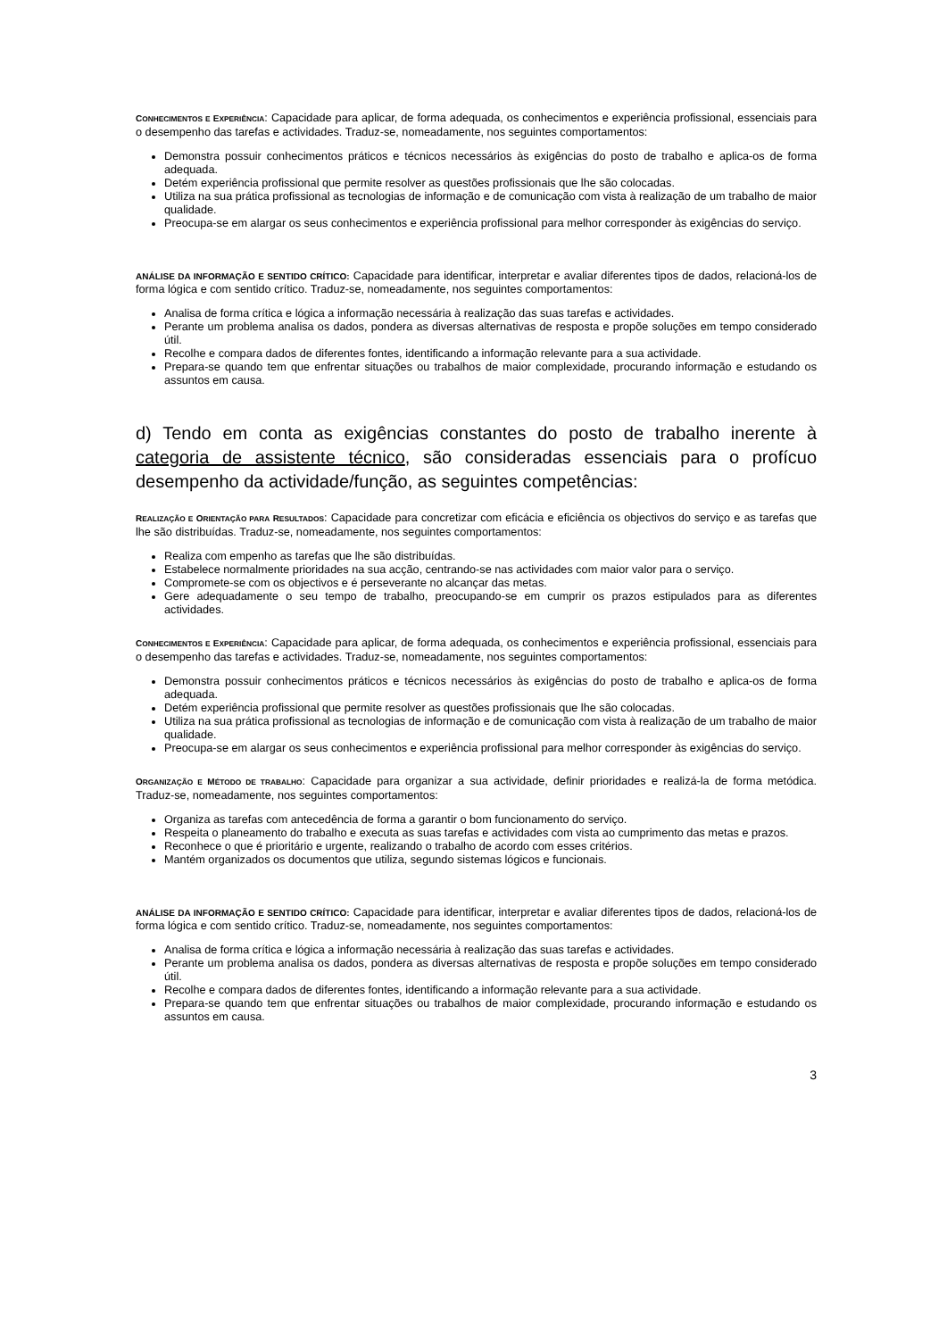CONHECIMENTOS E EXPERIÊNCIA: Capacidade para aplicar, de forma adequada, os conhecimentos e experiência profissional, essenciais para o desempenho das tarefas e actividades. Traduz-se, nomeadamente, nos seguintes comportamentos:
Demonstra possuir conhecimentos práticos e técnicos necessários às exigências do posto de trabalho e aplica-os de forma adequada.
Detém experiência profissional que permite resolver as questões profissionais que lhe são colocadas.
Utiliza na sua prática profissional as tecnologias de informação e de comunicação com vista à realização de um trabalho de maior qualidade.
Preocupa-se em alargar os seus conhecimentos e experiência profissional para melhor corresponder às exigências do serviço.
ANÁLISE DA INFORMAÇÃO E SENTIDO CRÍTICO: Capacidade para identificar, interpretar e avaliar diferentes tipos de dados, relacioná-los de forma lógica e com sentido crítico. Traduz-se, nomeadamente, nos seguintes comportamentos:
Analisa de forma crítica e lógica a informação necessária à realização das suas tarefas e actividades.
Perante um problema analisa os dados, pondera as diversas alternativas de resposta e propõe soluções em tempo considerado útil.
Recolhe e compara dados de diferentes fontes, identificando a informação relevante para a sua actividade.
Prepara-se quando tem que enfrentar situações ou trabalhos de maior complexidade, procurando informação e estudando os assuntos em causa.
d) Tendo em conta as exigências constantes do posto de trabalho inerente à categoria de assistente técnico, são consideradas essenciais para o profícuo desempenho da actividade/função, as seguintes competências:
REALIZAÇÃO E ORIENTAÇÃO PARA RESULTADOS: Capacidade para concretizar com eficácia e eficiência os objectivos do serviço e as tarefas que lhe são distribuídas. Traduz-se, nomeadamente, nos seguintes comportamentos:
Realiza com empenho as tarefas que lhe são distribuídas.
Estabelece normalmente prioridades na sua acção, centrando-se nas actividades com maior valor para o serviço.
Compromete-se com os objectivos e é perseverante no alcançar das metas.
Gere adequadamente o seu tempo de trabalho, preocupando-se em cumprir os prazos estipulados para as diferentes actividades.
CONHECIMENTOS E EXPERIÊNCIA: Capacidade para aplicar, de forma adequada, os conhecimentos e experiência profissional, essenciais para o desempenho das tarefas e actividades. Traduz-se, nomeadamente, nos seguintes comportamentos:
Demonstra possuir conhecimentos práticos e técnicos necessários às exigências do posto de trabalho e aplica-os de forma adequada.
Detém experiência profissional que permite resolver as questões profissionais que lhe são colocadas.
Utiliza na sua prática profissional as tecnologias de informação e de comunicação com vista à realização de um trabalho de maior qualidade.
Preocupa-se em alargar os seus conhecimentos e experiência profissional para melhor corresponder às exigências do serviço.
ORGANIZAÇÃO E MÉTODO DE TRABALHO: Capacidade para organizar a sua actividade, definir prioridades e realizá-la de forma metódica. Traduz-se, nomeadamente, nos seguintes comportamentos:
Organiza as tarefas com antecedência de forma a garantir o bom funcionamento do serviço.
Respeita o planeamento do trabalho e executa as suas tarefas e actividades com vista ao cumprimento das metas e prazos.
Reconhece o que é prioritário e urgente, realizando o trabalho de acordo com esses critérios.
Mantém organizados os documentos que utiliza, segundo sistemas lógicos e funcionais.
ANÁLISE DA INFORMAÇÃO E SENTIDO CRÍTICO: Capacidade para identificar, interpretar e avaliar diferentes tipos de dados, relacioná-los de forma lógica e com sentido crítico. Traduz-se, nomeadamente, nos seguintes comportamentos:
Analisa de forma crítica e lógica a informação necessária à realização das suas tarefas e actividades.
Perante um problema analisa os dados, pondera as diversas alternativas de resposta e propõe soluções em tempo considerado útil.
Recolhe e compara dados de diferentes fontes, identificando a informação relevante para a sua actividade.
Prepara-se quando tem que enfrentar situações ou trabalhos de maior complexidade, procurando informação e estudando os assuntos em causa.
3